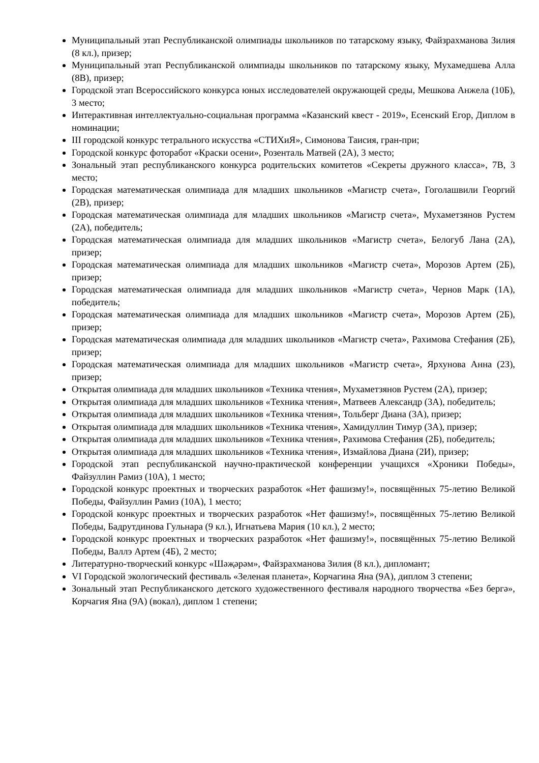Муниципальный этап Республиканской олимпиады школьников по татарскому языку, Файзрахманова Зилия (8 кл.), призер;
Муниципальный этап Республиканской олимпиады школьников по татарскому языку, Мухамедшева Алла (8В), призер;
Городской этап Всероссийского конкурса юных исследователей окружающей среды, Мешкова Анжела (10Б), 3 место;
Интерактивная интеллектуально-социальная программа «Казанский квест - 2019», Есенский Егор, Диплом в номинации;
III городской конкурс тетрального искусства «СТИХиЯ», Симонова Таисия, гран-при;
Городской конкурс фоторабот «Краски осени», Розенталь Матвей (2А), 3 место;
Зональный этап республиканского конкурса родительских комитетов «Секреты дружного класса», 7В, 3 место;
Городская математическая олимпиада для младших школьников «Магистр счета», Гоголашвили Георгий (2В), призер;
Городская математическая олимпиада для младших школьников «Магистр счета», Мухаметзянов Рустем (2А), победитель;
Городская математическая олимпиада для младших школьников «Магистр счета», Белогуб Лана (2А), призер;
Городская математическая олимпиада для младших школьников «Магистр счета», Морозов Артем (2Б), призер;
Городская математическая олимпиада для младших школьников «Магистр счета», Чернов Марк (1А), победитель;
Городская математическая олимпиада для младших школьников «Магистр счета», Морозов Артем (2Б), призер;
Городская математическая олимпиада для младших школьников «Магистр счета», Рахимова Стефания (2Б), призер;
Городская математическая олимпиада для младших школьников «Магистр счета», Ярхунова Анна (2З), призер;
Открытая олимпиада для младших школьников «Техника чтения», Мухаметзянов Рустем (2А), призер;
Открытая олимпиада для младших школьников «Техника чтения», Матвеев Александр (3А), победитель;
Открытая олимпиада для младших школьников «Техника чтения», Тольберг Диана (3А), призер;
Открытая олимпиада для младших школьников «Техника чтения», Хамидуллин Тимур (3А), призер;
Открытая олимпиада для младших школьников «Техника чтения», Рахимова Стефания (2Б), победитель;
Открытая олимпиада для младших школьников «Техника чтения», Измайлова Диана (2И), призер;
Городской этап республиканской научно-практической конференции учащихся «Хроники Победы», Файзуллин Рамиз (10А), 1 место;
Городской конкурс проектных и творческих разработок «Нет фашизму!», посвящённых 75-летию Великой Победы, Файзуллин Рамиз (10А), 1 место;
Городской конкурс проектных и творческих разработок «Нет фашизму!», посвящённых 75-летию Великой Победы, Бадрутдинова Гульнара (9 кл.), Игнатьева Мария (10 кл.), 2 место;
Городской конкурс проектных и творческих разработок «Нет фашизму!», посвящённых 75-летию Великой Победы, Валлэ Артем (4Б), 2 место;
Литературно-творческий конкурс «Шәҗәрәм», Файзрахманова Зилия (8 кл.), дипломант;
VI Городской экологический фестиваль «Зеленая планета», Корчагина Яна (9А), диплом 3 степени;
Зональный этап Республиканского детского художественного фестиваля народного творчества «Без бергә», Корчагия Яна (9А) (вокал), диплом 1 степени;